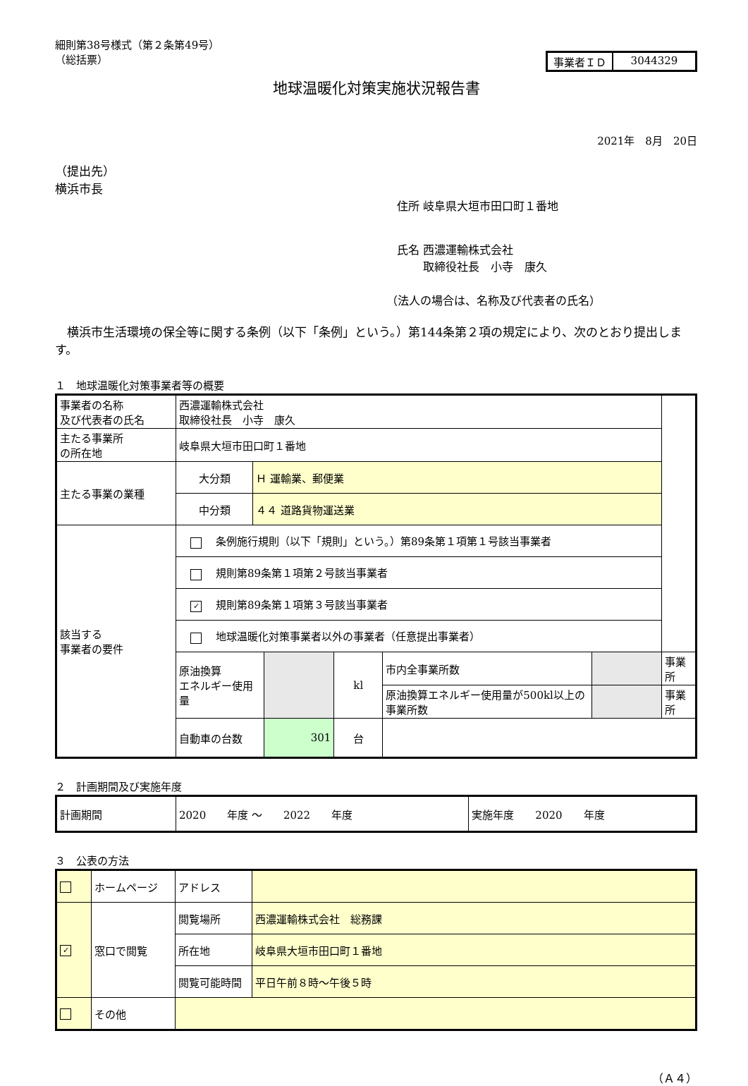細則第38号様式（第２条第49号）
（総括票）
事業者ＩＤ 3044329
地球温暖化対策実施状況報告書
2021年　8月　20日
（提出先）
横浜市長
住所 岐阜県大垣市田口町１番地
氏名 西濃運輸株式会社
　　 取締役社長　小寺　康久
（法人の場合は、名称及び代表者の氏名）
　横浜市生活環境の保全等に関する条例（以下「条例」という。）第144条第２項の規定により、次のとおり提出します。
１　地球温暖化対策事業者等の概要
| 事業者の名称 及び代表者の氏名 | 西濃運輸株式会社 取締役社長 小寺 康久 | | | | | | |
| 主たる事業所 の所在地 | 岐阜県大垣市田口町１番地 | | | | | | |
| 主たる事業の業種 | 大分類 | Ｈ 運輸業、郵便業 | | | | | |
| | 中分類 | ４４ 道路貨物運送業 | | | | | |
| 該当する 事業者の要件 | 条例施行規則（以下「規則」という。）第89条第１項第１号該当事業者 | | | | | | |
| | 規則第89条第１項第２号該当事業者 | | | | | | |
| | ✓ 規則第89条第１項第３号該当事業者 | | | | | | |
| | 地球温暖化対策事業者以外の事業者（任意提出事業者） | | | | | | |
| | 原油換算 エネルギー使用量 | | | kl | 市内全事業所数 | | 事業所 |
| | | | | | 原油換算エネルギー使用量が500kl以上の事業所数 | | 事業所 |
| | 自動車の台数 | | 301 | 台 | | | |
２　計画期間及び実施年度
| 計画期間 | 2020 年度 ～ 2022 年度 | 実施年度 2020 年度 |
３　公表の方法
| | ホームページ | アドレス | |
| ✓ | 窓口で閲覧 | 閲覧場所 | 西濃運輸株式会社 総務課 |
| | | 所在地 | 岐阜県大垣市田口町１番地 |
| | | 閲覧可能時間 | 平日午前８時～午後５時 |
| | その他 | | |
（Ａ４）